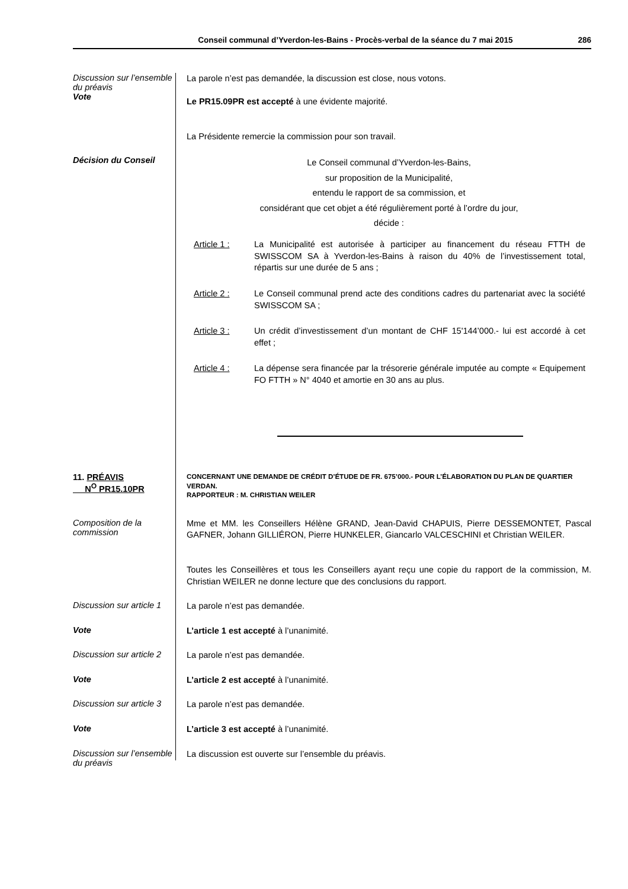Conseil communal d’Yverdon-les-Bains - Procès-verbal de la séance du 7 mai 2015 286
Discussion sur l’ensemble du préavis
Vote
La parole n’est pas demandée, la discussion est close, nous votons.
Le PR15.09PR est accepté à une évidente majorité.
La Présidente remercie la commission pour son travail.
Décision du Conseil
Le Conseil communal d’Yverdon-les-Bains,
sur proposition de la Municipalité,
entendu le rapport de sa commission, et
considérant que cet objet a été régulièrement porté à l’ordre du jour,
décide :
Article 1 : La Municipalité est autorisée à participer au financement du réseau FTTH de SWISSCOM SA à Yverdon-les-Bains à raison du 40% de l’investissement total, répartis sur une durée de 5 ans ;
Article 2 : Le Conseil communal prend acte des conditions cadres du partenariat avec la société SWISSCOM SA ;
Article 3 : Un crédit d’investissement d’un montant de CHF 15'144’000.- lui est accordé à cet effet ;
Article 4 : La dépense sera financée par la trésorerie générale imputée au compte « Equipement FO FTTH » N° 4040 et amortie en 30 ans au plus.
11. PRÉAVIS
N<sup>O</sup> PR15.10PR
CONCERNANT UNE DEMANDE DE CRÉDIT D’ÉTUDE DE FR. 675’000.- POUR L’ÉLABORATION DU PLAN DE QUARTIER VERDAN.
RAPPORTEUR : M. CHRISTIAN WEILER
Composition de la commission
Mme et MM. les Conseillers Hélène GRAND, Jean-David CHAPUIS, Pierre DESSEMONTET, Pascal GAFNER, Johann GILLIÉRON, Pierre HUNKELER, Giancarlo VALCESCHINI et Christian WEILER.
Toutes les Conseillères et tous les Conseillers ayant reçu une copie du rapport de la commission, M. Christian WEILER ne donne lecture que des conclusions du rapport.
Discussion sur article 1
La parole n’est pas demandée.
Vote
L’article 1 est accepté à l’unanimité.
Discussion sur article 2
La parole n’est pas demandée.
Vote
L’article 2 est accepté à l’unanimité.
Discussion sur article 3
La parole n’est pas demandée.
Vote
L’article 3 est accepté à l’unanimité.
Discussion sur l’ensemble du préavis
La discussion est ouverte sur l’ensemble du préavis.